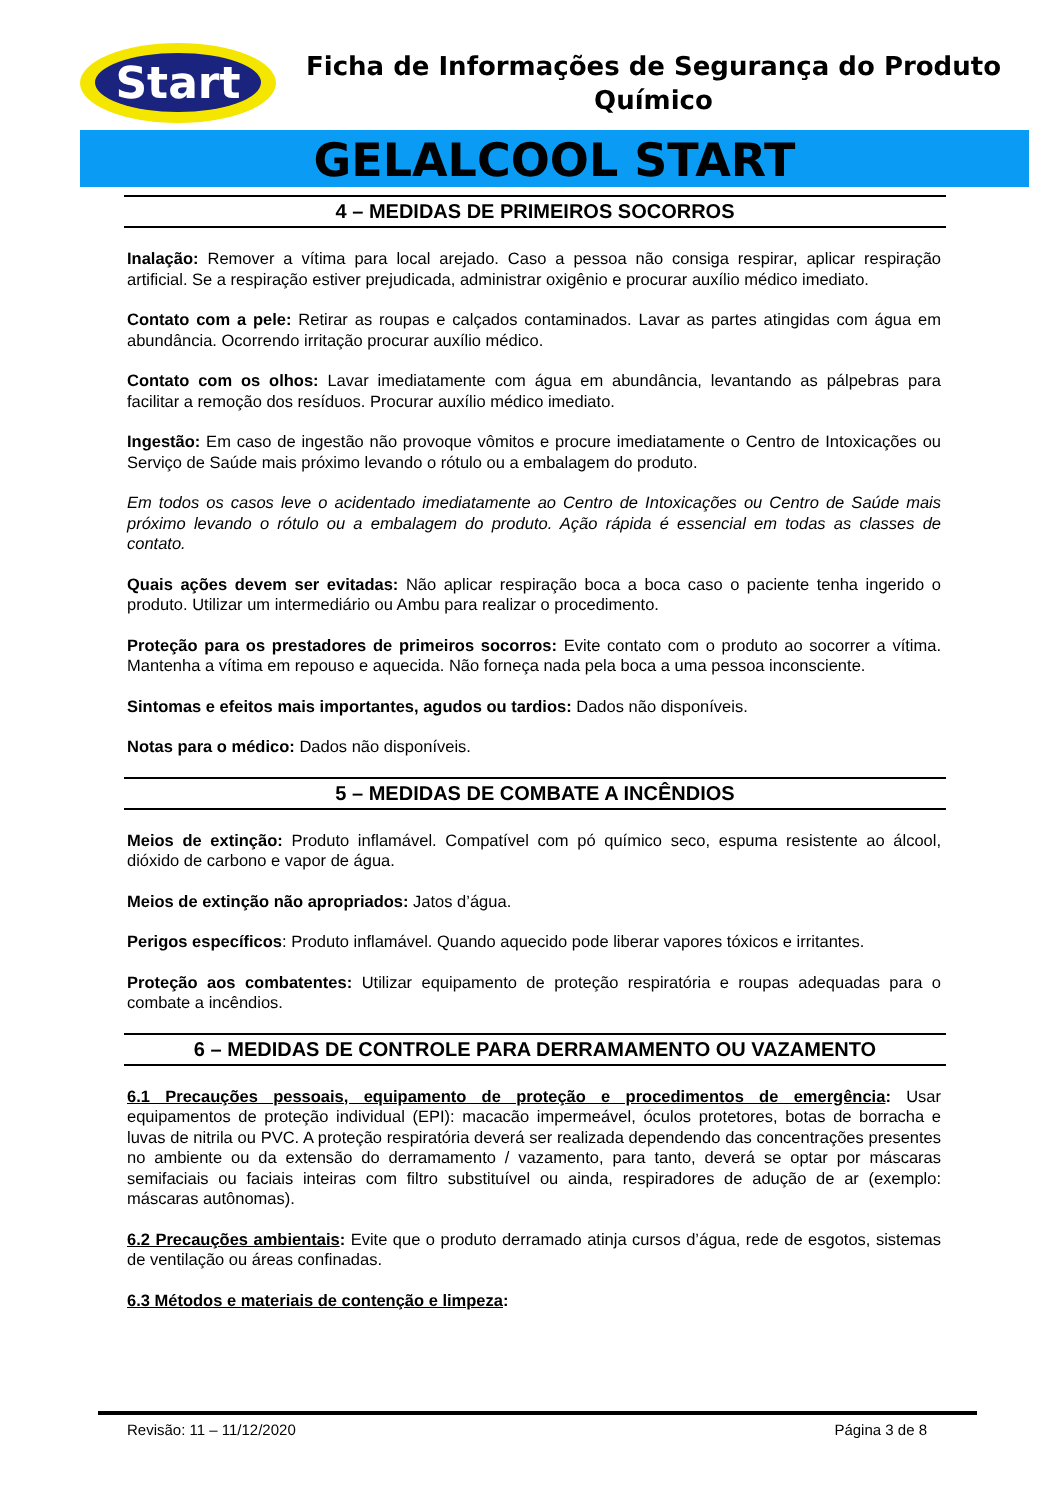Start
Ficha de Informações de Segurança do Produto Químico
GELALCOOL START
4 – MEDIDAS DE PRIMEIROS SOCORROS
Inalação: Remover a vítima para local arejado. Caso a pessoa não consiga respirar, aplicar respiração artificial. Se a respiração estiver prejudicada, administrar oxigênio e procurar auxílio médico imediato.
Contato com a pele: Retirar as roupas e calçados contaminados. Lavar as partes atingidas com água em abundância. Ocorrendo irritação procurar auxílio médico.
Contato com os olhos: Lavar imediatamente com água em abundância, levantando as pálpebras para facilitar a remoção dos resíduos. Procurar auxílio médico imediato.
Ingestão: Em caso de ingestão não provoque vômitos e procure imediatamente o Centro de Intoxicações ou Serviço de Saúde mais próximo levando o rótulo ou a embalagem do produto.
Em todos os casos leve o acidentado imediatamente ao Centro de Intoxicações ou Centro de Saúde mais próximo levando o rótulo ou a embalagem do produto. Ação rápida é essencial em todas as classes de contato.
Quais ações devem ser evitadas: Não aplicar respiração boca a boca caso o paciente tenha ingerido o produto. Utilizar um intermediário ou Ambu para realizar o procedimento.
Proteção para os prestadores de primeiros socorros: Evite contato com o produto ao socorrer a vítima. Mantenha a vítima em repouso e aquecida. Não forneça nada pela boca a uma pessoa inconsciente.
Sintomas e efeitos mais importantes, agudos ou tardios: Dados não disponíveis.
Notas para o médico: Dados não disponíveis.
5 – MEDIDAS DE COMBATE A INCÊNDIOS
Meios de extinção: Produto inflamável. Compatível com pó químico seco, espuma resistente ao álcool, dióxido de carbono e vapor de água.
Meios de extinção não apropriados: Jatos d’água.
Perigos específicos: Produto inflamável. Quando aquecido pode liberar vapores tóxicos e irritantes.
Proteção aos combatentes: Utilizar equipamento de proteção respiratória e roupas adequadas para o combate a incêndios.
6 – MEDIDAS DE CONTROLE PARA DERRAMAMENTO OU VAZAMENTO
6.1 Precauções pessoais, equipamento de proteção e procedimentos de emergência: Usar equipamentos de proteção individual (EPI): macacão impermeável, óculos protetores, botas de borracha e luvas de nitrila ou PVC. A proteção respiratória deverá ser realizada dependendo das concentrações presentes no ambiente ou da extensão do derramamento / vazamento, para tanto, deverá se optar por máscaras semifaciais ou faciais inteiras com filtro substituível ou ainda, respiradores de adução de ar (exemplo: máscaras autônomas).
6.2 Precauções ambientais: Evite que o produto derramado atinja cursos d’água, rede de esgotos, sistemas de ventilação ou áreas confinadas.
6.3 Métodos e materiais de contenção e limpeza:
Revisão: 11 – 11/12/2020 Página 3 de 8